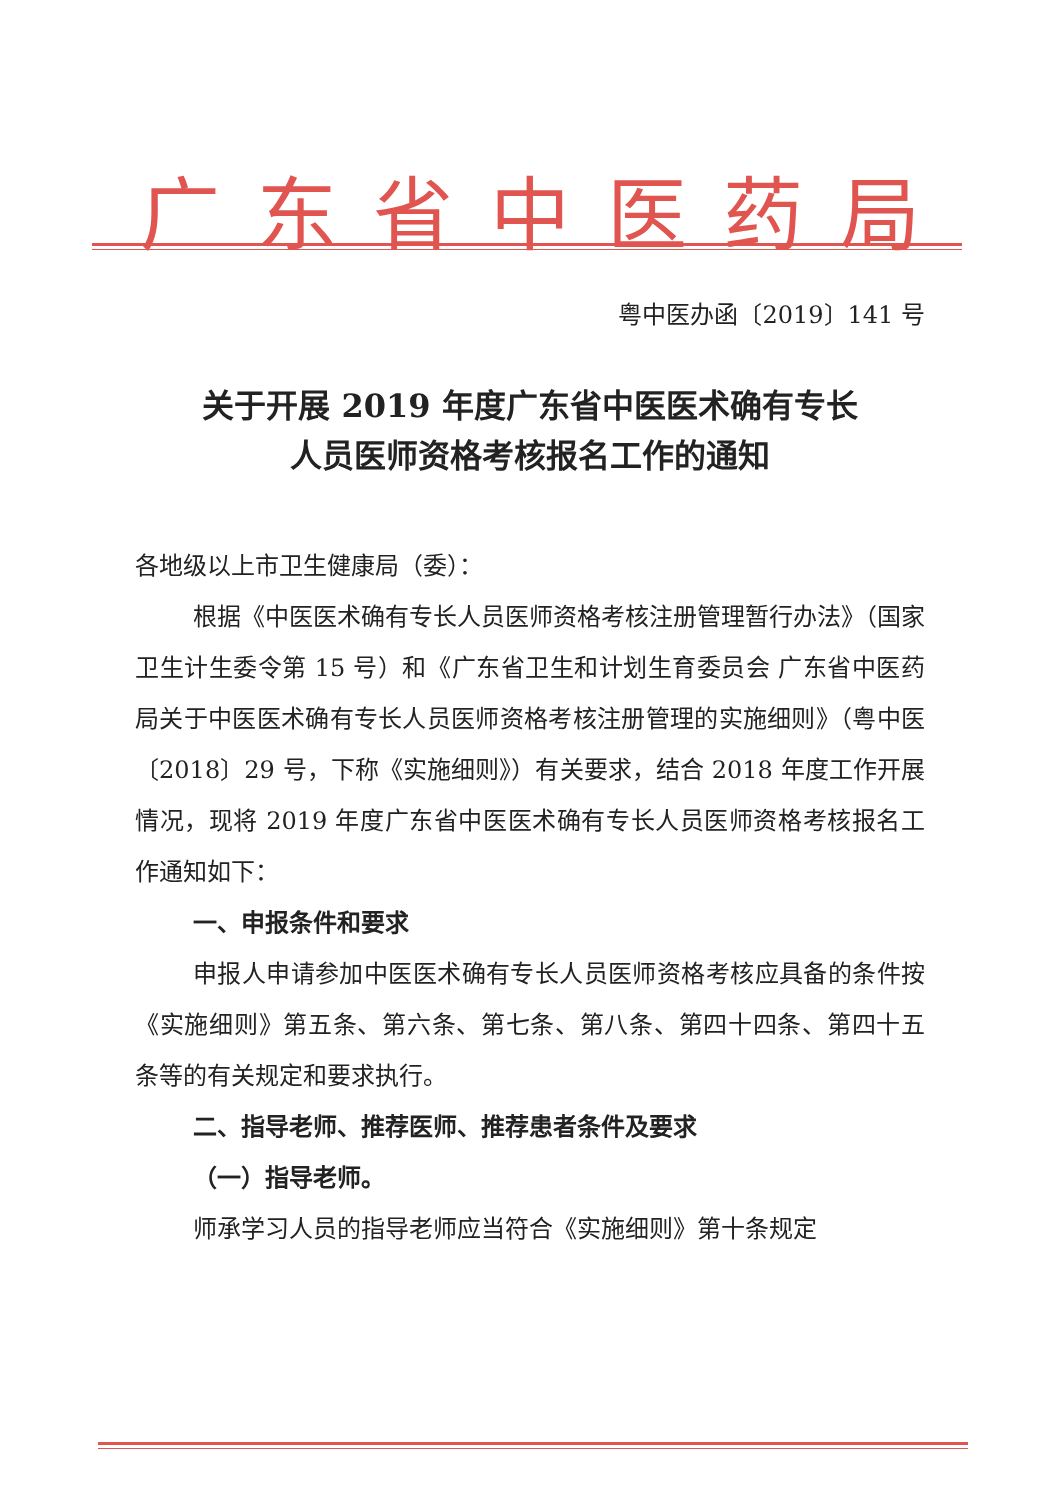广东省中医药局
粤中医办函〔2019〕141 号
关于开展 2019 年度广东省中医医术确有专长
人员医师资格考核报名工作的通知
各地级以上市卫生健康局（委）：
根据《中医医术确有专长人员医师资格考核注册管理暂行办法》（国家卫生计生委令第 15 号）和《广东省卫生和计划生育委员会 广东省中医药局关于中医医术确有专长人员医师资格考核注册管理的实施细则》（粤中医〔2018〕29 号，下称《实施细则》）有关要求，结合 2018 年度工作开展情况，现将 2019 年度广东省中医医术确有专长人员医师资格考核报名工作通知如下：
一、申报条件和要求
申报人申请参加中医医术确有专长人员医师资格考核应具备的条件按《实施细则》第五条、第六条、第七条、第八条、第四十四条、第四十五条等的有关规定和要求执行。
二、指导老师、推荐医师、推荐患者条件及要求
（一）指导老师。
师承学习人员的指导老师应当符合《实施细则》第十条规定